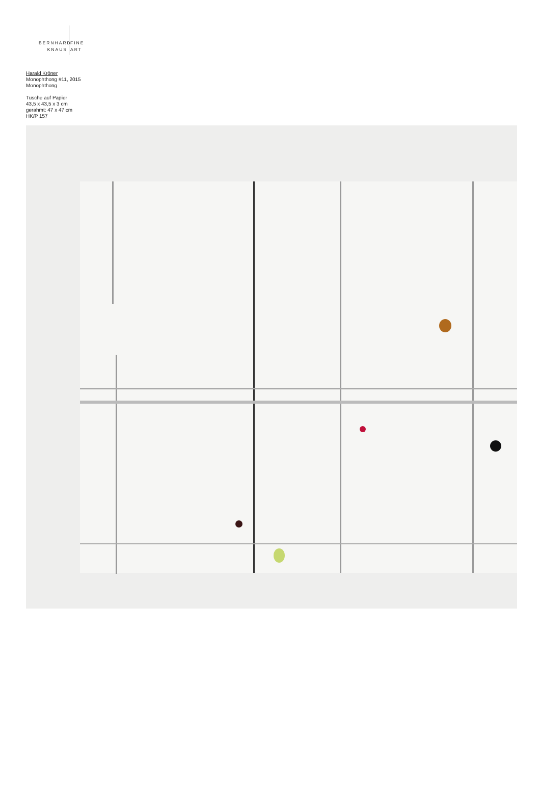BERNHARD
KNAUS
FINE
ART
Harald Kröner
Monophthong #11, 2015
Monophthong
Tusche auf Papier
43,5 x 43,5 x 3 cm
gerahmt: 47 x 47 cm
HK/P 157